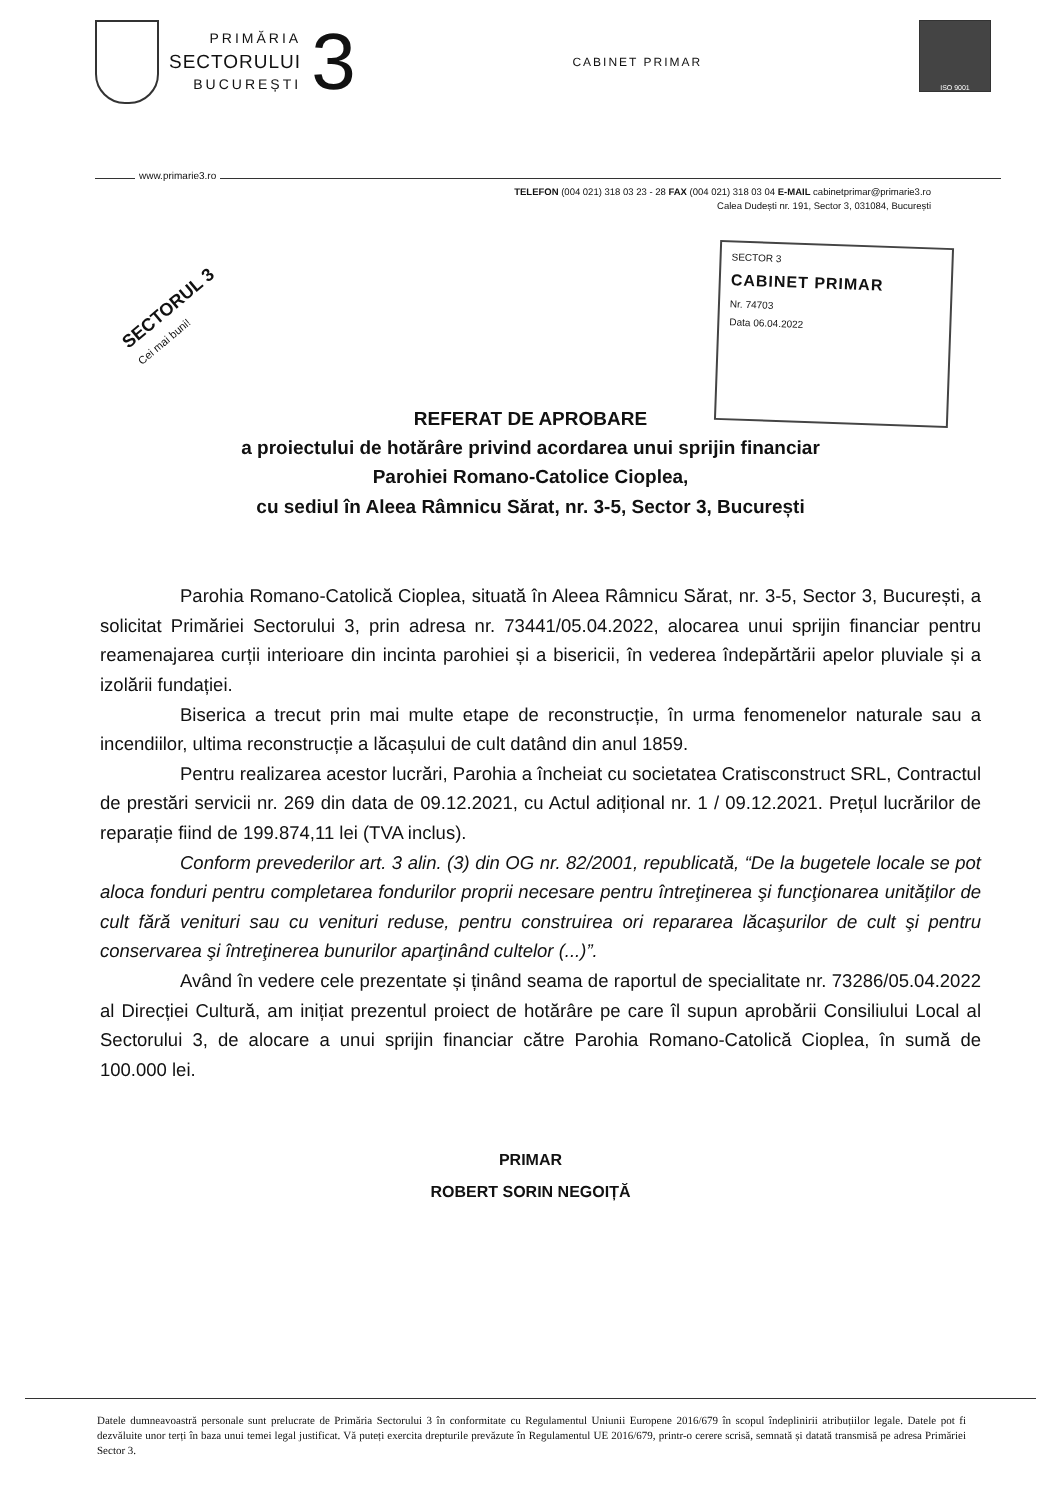PRIMĂRIA
SECTORULUI
BUCUREȘTI
3
CABINET PRIMAR
ISO 9001
www.primarie3.ro
TELEFON (004 021) 318 03 23 - 28 FAX (004 021) 318 03 04 E-MAIL cabinetprimar@primarie3.ro
Calea Dudești nr. 191, Sector 3, 031084, București
SECTORUL 3
Cei mai buni!
SECTOR 3
CABINET PRIMAR
Nr. 74703
Data 06.04.2022
REFERAT DE APROBARE
a proiectului de hotărâre privind acordarea unui sprijin financiar
Parohiei Romano-Catolice Cioplea,
cu sediul în Aleea Râmnicu Sărat, nr. 3-5, Sector 3, București
Parohia Romano-Catolică Cioplea, situată în Aleea Râmnicu Sărat, nr. 3-5, Sector 3, București, a solicitat Primăriei Sectorului 3, prin adresa nr. 73441/05.04.2022, alocarea unui sprijin financiar pentru reamenajarea curții interioare din incinta parohiei și a bisericii, în vederea îndepărtării apelor pluviale și a izolării fundației.
Biserica a trecut prin mai multe etape de reconstrucție, în urma fenomenelor naturale sau a incendiilor, ultima reconstrucție a lăcașului de cult datând din anul 1859.
Pentru realizarea acestor lucrări, Parohia a încheiat cu societatea Cratisconstruct SRL, Contractul de prestări servicii nr. 269 din data de 09.12.2021, cu Actul adițional nr. 1 / 09.12.2021. Prețul lucrărilor de reparație fiind de 199.874,11 lei (TVA inclus).
Conform prevederilor art. 3 alin. (3) din OG nr. 82/2001, republicată, “De la bugetele locale se pot aloca fonduri pentru completarea fondurilor proprii necesare pentru întreţinerea şi funcţionarea unităţilor de cult fără venituri sau cu venituri reduse, pentru construirea ori repararea lăcaşurilor de cult şi pentru conservarea şi întreţinerea bunurilor aparţinând cultelor (...)”.
Având în vedere cele prezentate și ținând seama de raportul de specialitate nr. 73286/05.04.2022 al Direcției Cultură, am inițiat prezentul proiect de hotărâre pe care îl supun aprobării Consiliului Local al Sectorului 3, de alocare a unui sprijin financiar către Parohia Romano-Catolică Cioplea, în sumă de 100.000 lei.
PRIMAR
ROBERT SORIN NEGOIȚĂ
Datele dumneavoastră personale sunt prelucrate de Primăria Sectorului 3 în conformitate cu Regulamentul Uniunii Europene 2016/679 în scopul îndeplinirii atribuțiilor legale. Datele pot fi dezvăluite unor terți în baza unui temei legal justificat. Vă puteți exercita drepturile prevăzute în Regulamentul UE 2016/679, printr-o cerere scrisă, semnată și datată transmisă pe adresa Primăriei Sector 3.